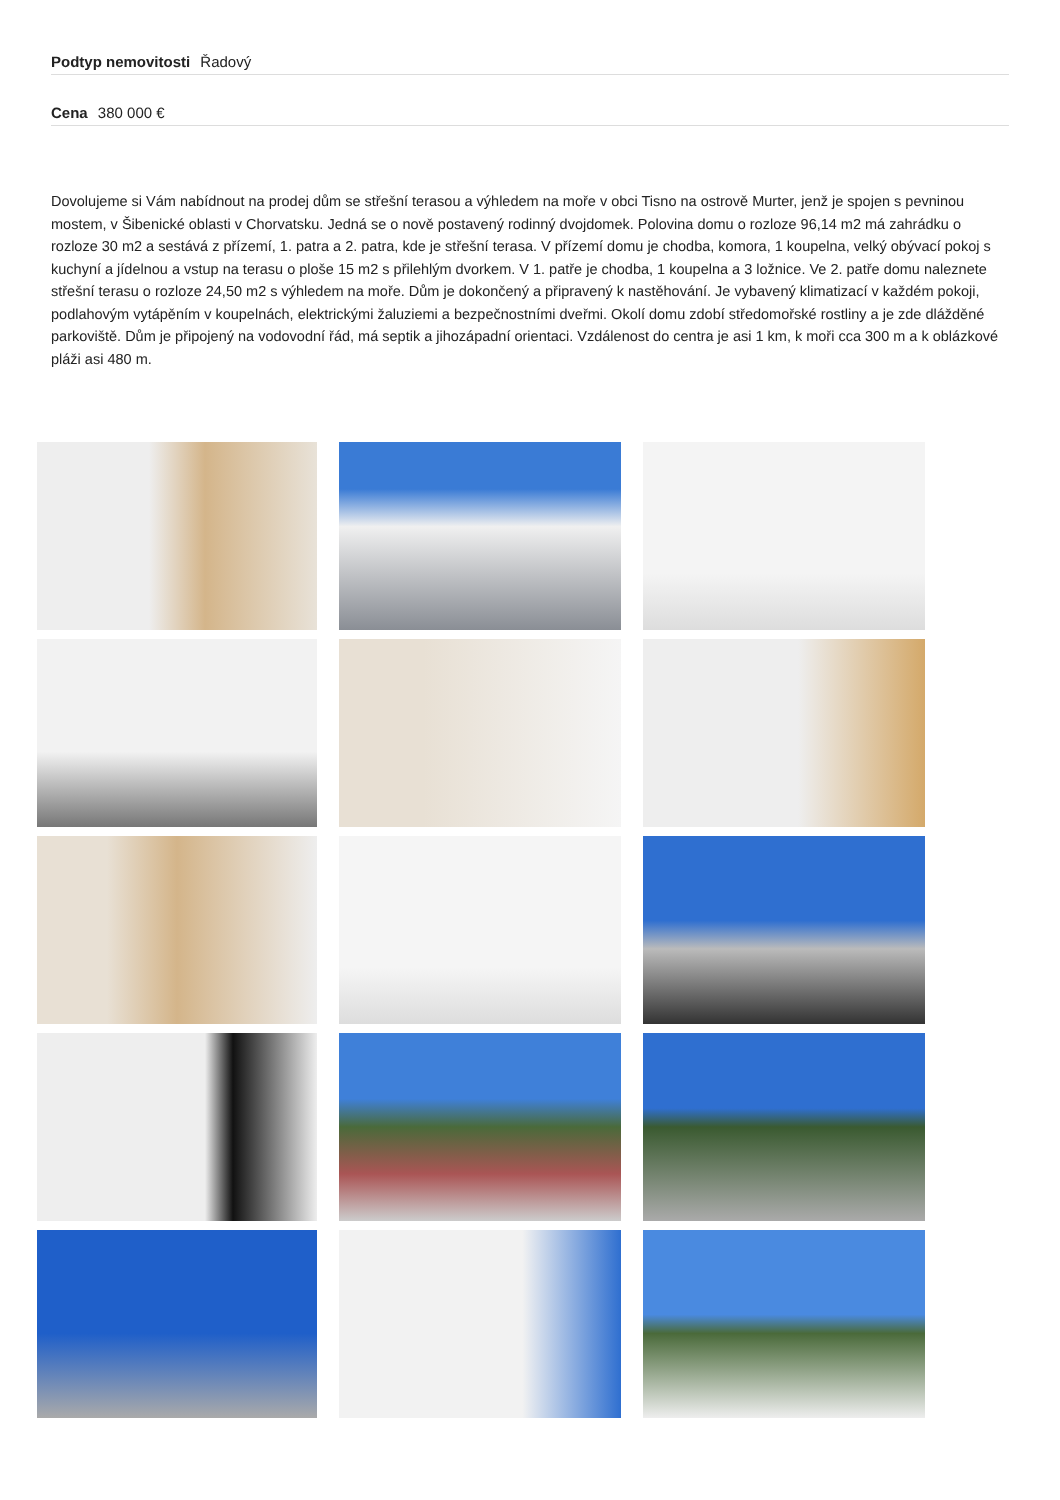Podtyp nemovitosti Řadový
Cena 380 000 €
Dovolujeme si Vám nabídnout na prodej dům se střešní terasou a výhledem na moře v obci Tisno na ostrově Murter, jenž je spojen s pevninou mostem, v Šibenické oblasti v Chorvatsku. Jedná se o nově postavený rodinný dvojdomek. Polovina domu o rozloze 96,14 m2 má zahrádku o rozloze 30 m2 a sestává z přízemí, 1. patra a 2. patra, kde je střešní terasa. V přízemí domu je chodba, komora, 1 koupelna, velký obývací pokoj s kuchyní a jídelnou a vstup na terasu o ploše 15 m2 s přilehlým dvorkem. V 1. patře je chodba, 1 koupelna a 3 ložnice. Ve 2. patře domu naleznete střešní terasu o rozloze 24,50 m2 s výhledem na moře. Dům je dokončený a připravený k nastěhování. Je vybavený klimatizací v každém pokoji, podlahovým vytápěním v koupelnách, elektrickými žaluziemi a bezpečnostními dveřmi. Okolí domu zdobí středomořské rostliny a je zde dlážděné parkoviště. Dům je připojený na vodovodní řád, má septik a jihozápadní orientaci. Vzdálenost do centra je asi 1 km, k moři cca 300 m a k oblázkové pláži asi 480 m.